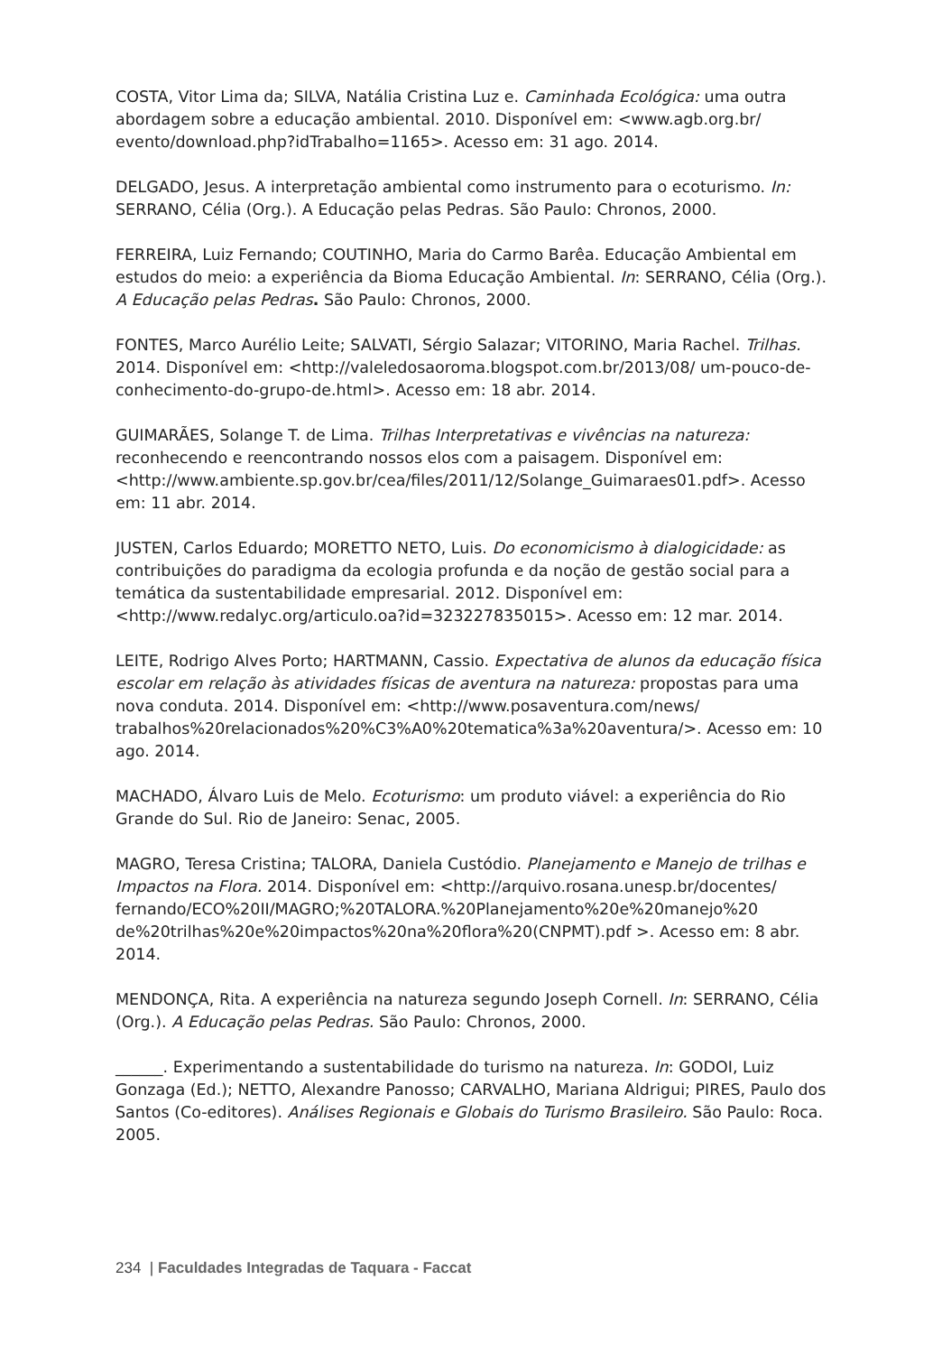COSTA, Vitor Lima da; SILVA, Natália Cristina Luz e. Caminhada Ecológica: uma outra abordagem sobre a educação ambiental. 2010. Disponível em: <www.agb.org.br/ evento/download.php?idTrabalho=1165>. Acesso em: 31 ago. 2014.
DELGADO, Jesus. A interpretação ambiental como instrumento para o ecoturismo. In: SERRANO, Célia (Org.). A Educação pelas Pedras. São Paulo: Chronos, 2000.
FERREIRA, Luiz Fernando; COUTINHO, Maria do Carmo Barêa. Educação Ambiental em estudos do meio: a experiência da Bioma Educação Ambiental. In: SERRANO, Célia (Org.). A Educação pelas Pedras. São Paulo: Chronos, 2000.
FONTES, Marco Aurélio Leite; SALVATI, Sérgio Salazar; VITORINO, Maria Rachel. Trilhas. 2014. Disponível em: <http://valeledosaoroma.blogspot.com.br/2013/08/ um-pouco-de-conhecimento-do-grupo-de.html>. Acesso em: 18 abr. 2014.
GUIMARÃES, Solange T. de Lima. Trilhas Interpretativas e vivências na natureza: reconhecendo e reencontrando nossos elos com a paisagem. Disponível em: <http://www.ambiente.sp.gov.br/cea/files/2011/12/Solange_Guimaraes01.pdf>. Acesso em: 11 abr. 2014.
JUSTEN, Carlos Eduardo; MORETTO NETO, Luis. Do economicismo à dialogicidade: as contribuições do paradigma da ecologia profunda e da noção de gestão social para a temática da sustentabilidade empresarial. 2012. Disponível em: <http://www.redalyc.org/articulo.oa?id=323227835015>. Acesso em: 12 mar. 2014.
LEITE, Rodrigo Alves Porto; HARTMANN, Cassio. Expectativa de alunos da educação física escolar em relação às atividades físicas de aventura na natureza: propostas para uma nova conduta. 2014. Disponível em: <http://www.posaventura.com/news/ trabalhos%20relacionados%20%C3%A0%20tematica%3a%20aventura/>. Acesso em: 10 ago. 2014.
MACHADO, Álvaro Luis de Melo. Ecoturismo: um produto viável: a experiência do Rio Grande do Sul. Rio de Janeiro: Senac, 2005.
MAGRO, Teresa Cristina; TALORA, Daniela Custódio. Planejamento e Manejo de trilhas e Impactos na Flora. 2014. Disponível em: <http://arquivo.rosana.unesp.br/docentes/ fernando/ECO%20II/MAGRO;%20TALORA.%20Planejamento%20e%20manejo%20 de%20trilhas%20e%20impactos%20na%20flora%20(CNPMT).pdf >. Acesso em: 8 abr. 2014.
MENDONÇA, Rita. A experiência na natureza segundo Joseph Cornell. In: SERRANO, Célia (Org.). A Educação pelas Pedras. São Paulo: Chronos, 2000.
______. Experimentando a sustentabilidade do turismo na natureza. In: GODOI, Luiz Gonzaga (Ed.); NETTO, Alexandre Panosso; CARVALHO, Mariana Aldrigui; PIRES, Paulo dos Santos (Co-editores). Análises Regionais e Globais do Turismo Brasileiro. São Paulo: Roca. 2005.
234 | Faculdades Integradas de Taquara - Faccat